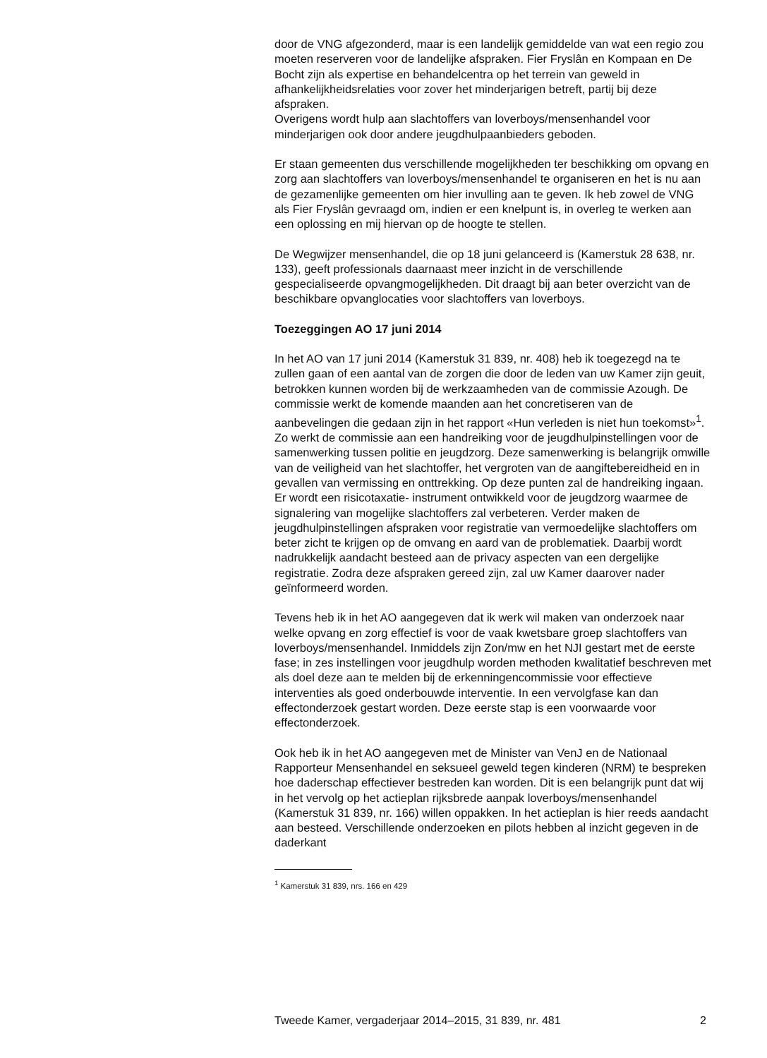door de VNG afgezonderd, maar is een landelijk gemiddelde van wat een regio zou moeten reserveren voor de landelijke afspraken. Fier Fryslân en Kompaan en De Bocht zijn als expertise en behandelcentra op het terrein van geweld in afhankelijkheidsrelaties voor zover het minderjarigen betreft, partij bij deze afspraken.
Overigens wordt hulp aan slachtoffers van loverboys/mensenhandel voor minderjarigen ook door andere jeugdhulpaanbieders geboden.
Er staan gemeenten dus verschillende mogelijkheden ter beschikking om opvang en zorg aan slachtoffers van loverboys/mensenhandel te organiseren en het is nu aan de gezamenlijke gemeenten om hier invulling aan te geven. Ik heb zowel de VNG als Fier Fryslân gevraagd om, indien er een knelpunt is, in overleg te werken aan een oplossing en mij hiervan op de hoogte te stellen.
De Wegwijzer mensenhandel, die op 18 juni gelanceerd is (Kamerstuk 28 638, nr. 133), geeft professionals daarnaast meer inzicht in de verschil­lende gespecialiseerde opvangmogelijkheden. Dit draagt bij aan beter overzicht van de beschikbare opvanglocaties voor slachtoffers van loverboys.
Toezeggingen AO 17 juni 2014
In het AO van 17 juni 2014 (Kamerstuk 31 839, nr. 408) heb ik toegezegd na te zullen gaan of een aantal van de zorgen die door de leden van uw Kamer zijn geuit, betrokken kunnen worden bij de werkzaamheden van de commissie Azough. De commissie werkt de komende maanden aan het concretiseren van de aanbevelingen die gedaan zijn in het rapport «Hun verleden is niet hun toekomst»<sup>1</sup>.
Zo werkt de commissie aan een handreiking voor de jeugdhulpinstel­lingen voor de samenwerking tussen politie en jeugdzorg. Deze samen­werking is belangrijk omwille van de veiligheid van het slachtoffer, het vergroten van de aangiftebereidheid en in gevallen van vermissing en onttrekking. Op deze punten zal de handreiking ingaan. Er wordt een risicotaxatie- instrument ontwikkeld voor de jeugdzorg waarmee de signalering van mogelijke slachtoffers zal verbeteren. Verder maken de jeugdhulpinstellingen afspraken voor registratie van vermoedelijke slachtoffers om beter zicht te krijgen op de omvang en aard van de problematiek. Daarbij wordt nadrukkelijk aandacht besteed aan de privacy aspecten van een dergelijke registratie. Zodra deze afspraken gereed zijn, zal uw Kamer daarover nader geïnformeerd worden.
Tevens heb ik in het AO aangegeven dat ik werk wil maken van onderzoek naar welke opvang en zorg effectief is voor de vaak kwetsbare groep slachtoffers van loverboys/mensenhandel. Inmiddels zijn Zon/mw en het NJI gestart met de eerste fase; in zes instellingen voor jeugdhulp worden methoden kwalitatief beschreven met als doel deze aan te melden bij de erkenningencommissie voor effectieve interventies als goed onder­bouwde interventie. In een vervolgfase kan dan effectonderzoek gestart worden. Deze eerste stap is een voorwaarde voor effectonderzoek.
Ook heb ik in het AO aangegeven met de Minister van VenJ en de Nationaal Rapporteur Mensenhandel en seksueel geweld tegen kinderen (NRM) te bespreken hoe daderschap effectiever bestreden kan worden. Dit is een belangrijk punt dat wij in het vervolg op het actieplan rijksbrede aanpak loverboys/mensenhandel (Kamerstuk 31 839, nr. 166) willen oppakken. In het actieplan is hier reeds aandacht aan besteed. Verschil­lende onderzoeken en pilots hebben al inzicht gegeven in de daderkant
<sup>1</sup> Kamerstuk 31 839, nrs. 166 en 429
Tweede Kamer, vergaderjaar 2014–2015, 31 839, nr. 481 2